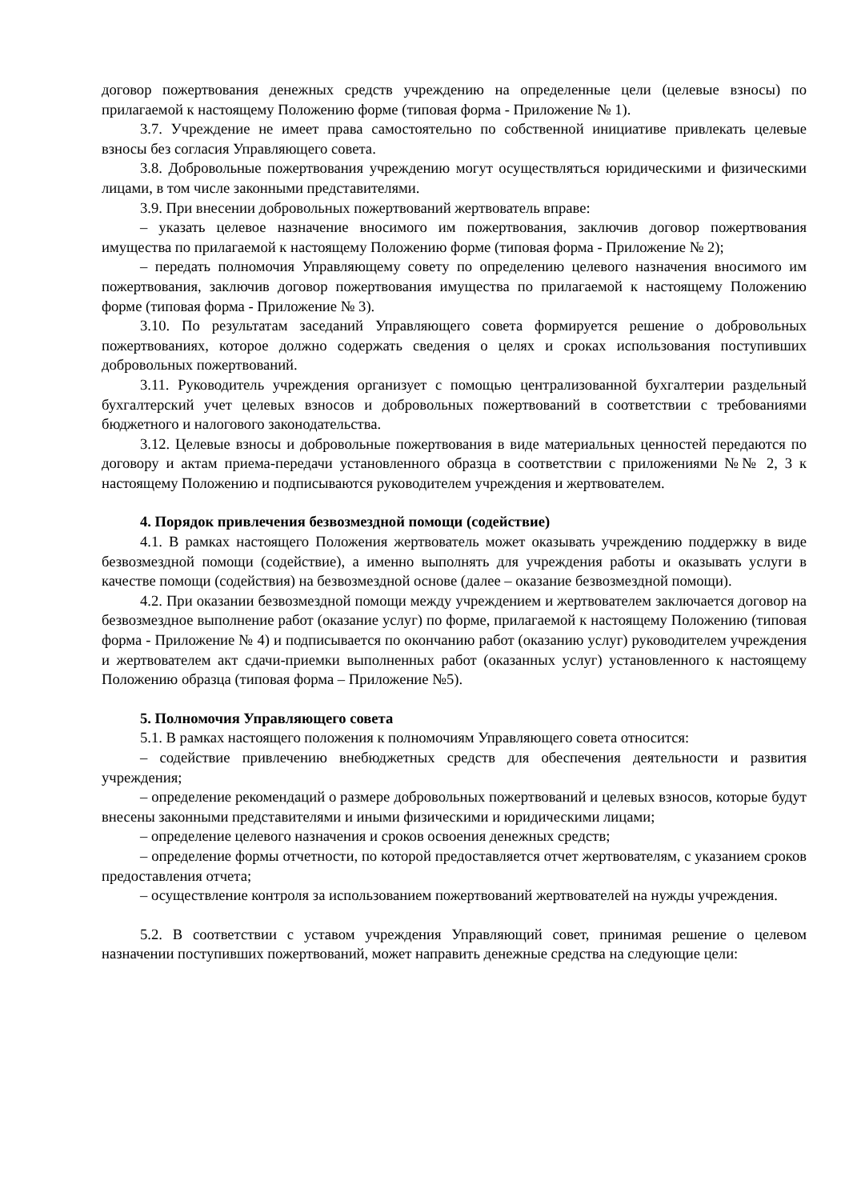договор пожертвования денежных средств учреждению на определенные цели (целевые взносы) по прилагаемой к настоящему Положению форме (типовая форма - Приложение № 1).
3.7. Учреждение не имеет права самостоятельно по собственной инициативе привлекать целевые взносы без согласия Управляющего совета.
3.8. Добровольные пожертвования учреждению могут осуществляться юридическими и физическими лицами, в том числе законными представителями.
3.9. При внесении добровольных пожертвований жертвователь вправе:
– указать целевое назначение вносимого им пожертвования, заключив договор пожертвования имущества по прилагаемой к настоящему Положению форме (типовая форма - Приложение № 2);
– передать полномочия Управляющему совету по определению целевого назначения вносимого им пожертвования, заключив договор пожертвования имущества по прилагаемой к настоящему Положению форме (типовая форма - Приложение № 3).
3.10. По результатам заседаний Управляющего совета формируется решение о добровольных пожертвованиях, которое должно содержать сведения о целях и сроках использования поступивших добровольных пожертвований.
3.11. Руководитель учреждения организует с помощью централизованной бухгалтерии раздельный бухгалтерский учет целевых взносов и добровольных пожертвований в соответствии с требованиями бюджетного и налогового законодательства.
3.12. Целевые взносы и добровольные пожертвования в виде материальных ценностей передаются по договору и актам приема-передачи установленного образца в соответствии с приложениями №№ 2, 3 к настоящему Положению и подписываются руководителем учреждения и жертвователем.
4. Порядок привлечения безвозмездной помощи (содействие)
4.1. В рамках настоящего Положения жертвователь может оказывать учреждению поддержку в виде безвозмездной помощи (содействие), а именно выполнять для учреждения работы и оказывать услуги в качестве помощи (содействия) на безвозмездной основе (далее – оказание безвозмездной помощи).
4.2. При оказании безвозмездной помощи между учреждением и жертвователем заключается договор на безвозмездное выполнение работ (оказание услуг) по форме, прилагаемой к настоящему Положению (типовая форма - Приложение № 4) и подписывается по окончанию работ (оказанию услуг) руководителем учреждения и жертвователем акт сдачи-приемки выполненных работ (оказанных услуг) установленного к настоящему Положению образца (типовая форма – Приложение №5).
5. Полномочия Управляющего совета
5.1. В рамках настоящего положения к полномочиям Управляющего совета относится:
– содействие привлечению внебюджетных средств для обеспечения деятельности и развития учреждения;
– определение рекомендаций о размере добровольных пожертвований и целевых взносов, которые будут внесены законными представителями и иными физическими и юридическими лицами;
– определение целевого назначения и сроков освоения денежных средств;
– определение формы отчетности, по которой предоставляется отчет жертвователям, с указанием сроков предоставления отчета;
– осуществление контроля за использованием пожертвований жертвователей на нужды учреждения.
5.2. В соответствии с уставом учреждения Управляющий совет, принимая решение о целевом назначении поступивших пожертвований, может направить денежные средства на следующие цели: